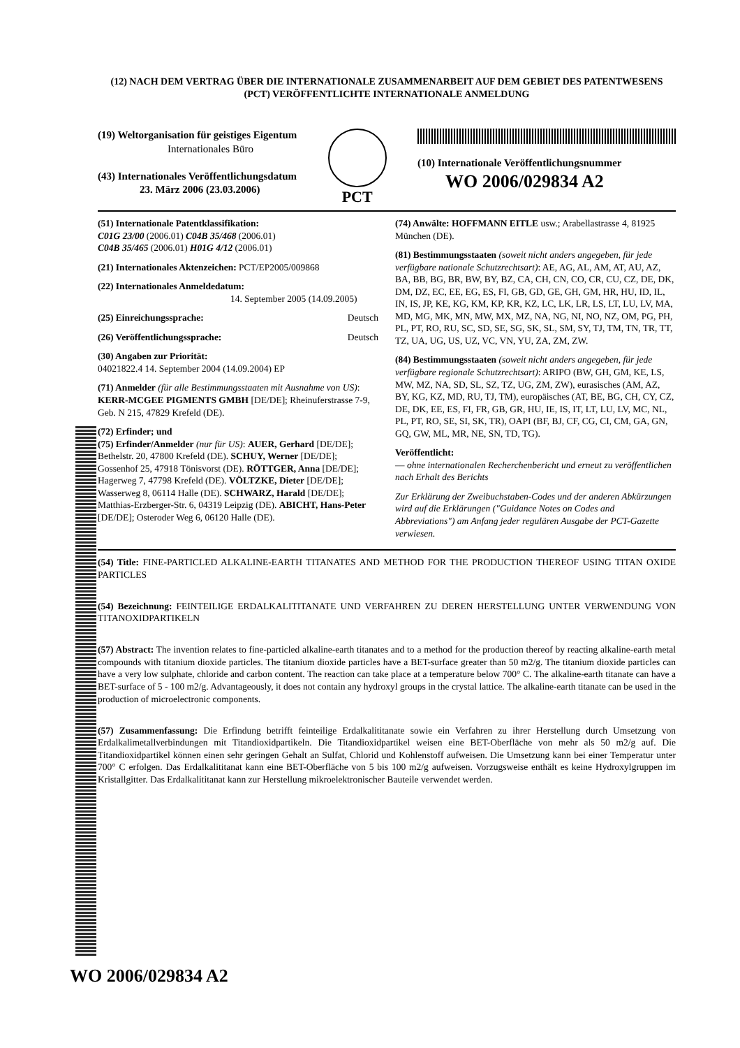(12) NACH DEM VERTRAG ÜBER DIE INTERNATIONALE ZUSAMMENARBEIT AUF DEM GEBIET DES PATENTWESENS (PCT) VERÖFFENTLICHTE INTERNATIONALE ANMELDUNG
(19) Weltorganisation für geistiges Eigentum
Internationales Büro
(43) Internationales Veröffentlichungsdatum
23. März 2006 (23.03.2006)
PCT
(10) Internationale Veröffentlichungsnummer
WO 2006/029834 A2
(51) Internationale Patentklassifikation:
C01G 23/00 (2006.01) C04B 35/468 (2006.01)
C04B 35/465 (2006.01) H01G 4/12 (2006.01)
(21) Internationales Aktenzeichen: PCT/EP2005/009868
(22) Internationales Anmeldedatum:
14. September 2005 (14.09.2005)
(25) Einreichungssprache: Deutsch
(26) Veröffentlichungssprache: Deutsch
(30) Angaben zur Priorität:
04021822.4 14. September 2004 (14.09.2004) EP
(71) Anmelder (für alle Bestimmungsstaaten mit Ausnahme von US): KERR-MCGEE PIGMENTS GMBH [DE/DE]; Rheinuferstrasse 7-9, Geb. N 215, 47829 Krefeld (DE).
(72) Erfinder; und
(75) Erfinder/Anmelder (nur für US): AUER, Gerhard [DE/DE]; Bethelstr. 20, 47800 Krefeld (DE). SCHUY, Werner [DE/DE]; Gossenhof 25, 47918 Tönisvorst (DE). RÖTTGER, Anna [DE/DE]; Hagerweg 7, 47798 Krefeld (DE). VÖLTZKE, Dieter [DE/DE]; Wasserweg 8, 06114 Halle (DE). SCHWARZ, Harald [DE/DE]; Matthias-Erzberger-Str. 6, 04319 Leipzig (DE). ABICHT, Hans-Peter [DE/DE]; Osteroder Weg 6, 06120 Halle (DE).
(74) Anwälte: HOFFMANN EITLE usw.; Arabellastrasse 4, 81925 München (DE).
(81) Bestimmungsstaaten (soweit nicht anders angegeben, für jede verfügbare nationale Schutzrechtsart): AE, AG, AL, AM, AT, AU, AZ, BA, BB, BG, BR, BW, BY, BZ, CA, CH, CN, CO, CR, CU, CZ, DE, DK, DM, DZ, EC, EE, EG, ES, FI, GB, GD, GE, GH, GM, HR, HU, ID, IL, IN, IS, JP, KE, KG, KM, KP, KR, KZ, LC, LK, LR, LS, LT, LU, LV, MA, MD, MG, MK, MN, MW, MX, MZ, NA, NG, NI, NO, NZ, OM, PG, PH, PL, PT, RO, RU, SC, SD, SE, SG, SK, SL, SM, SY, TJ, TM, TN, TR, TT, TZ, UA, UG, US, UZ, VC, VN, YU, ZA, ZM, ZW.
(84) Bestimmungsstaaten (soweit nicht anders angegeben, für jede verfügbare regionale Schutzrechtsart): ARIPO (BW, GH, GM, KE, LS, MW, MZ, NA, SD, SL, SZ, TZ, UG, ZM, ZW), eurasisches (AM, AZ, BY, KG, KZ, MD, RU, TJ, TM), europäisches (AT, BE, BG, CH, CY, CZ, DE, DK, EE, ES, FI, FR, GB, GR, HU, IE, IS, IT, LT, LU, LV, MC, NL, PL, PT, RO, SE, SI, SK, TR), OAPI (BF, BJ, CF, CG, CI, CM, GA, GN, GQ, GW, ML, MR, NE, SN, TD, TG).
Veröffentlicht:
— ohne internationalen Recherchenbericht und erneut zu veröffentlichen nach Erhalt des Berichts
Zur Erklärung der Zweibuchstaben-Codes und der anderen Abkürzungen wird auf die Erklärungen ("Guidance Notes on Codes and Abbreviations") am Anfang jeder regulären Ausgabe der PCT-Gazette verwiesen.
(54) Title: FINE-PARTICLED ALKALINE-EARTH TITANATES AND METHOD FOR THE PRODUCTION THEREOF USING TITAN OXIDE PARTICLES
(54) Bezeichnung: FEINTEILIGE ERDALKALITITANATE UND VERFAHREN ZU DEREN HERSTELLUNG UNTER VERWENDUNG VON TITANOXIDPARTIKELN
(57) Abstract: The invention relates to fine-particled alkaline-earth titanates and to a method for the production thereof by reacting alkaline-earth metal compounds with titanium dioxide particles. The titanium dioxide particles have a BET-surface greater than 50 m2/g. The titanium dioxide particles can have a very low sulphate, chloride and carbon content. The reaction can take place at a temperature below 700° C. The alkaline-earth titanate can have a BET-surface of 5 - 100 m2/g. Advantageously, it does not contain any hydroxyl groups in the crystal lattice. The alkaline-earth titanate can be used in the production of microelectronic components.
(57) Zusammenfassung: Die Erfindung betrifft feinteilige Erdalkalititanate sowie ein Verfahren zu ihrer Herstellung durch Umsetzung von Erdalkalimetallverbindungen mit Titandioxidpartikeln. Die Titandioxidpartikel weisen eine BET-Oberfläche von mehr als 50 m2/g auf. Die Titandioxidpartikel können einen sehr geringen Gehalt an Sulfat, Chlorid und Kohlenstoff aufweisen. Die Umsetzung kann bei einer Temperatur unter 700° C erfolgen. Das Erdalkalititanat kann eine BET-Oberfläche von 5 bis 100 m2/g aufweisen. Vorzugsweise enthält es keine Hydroxylgruppen im Kristallgitter. Das Erdalkalititanat kann zur Herstellung mikroelektronischer Bauteile verwendet werden.
WO 2006/029834 A2